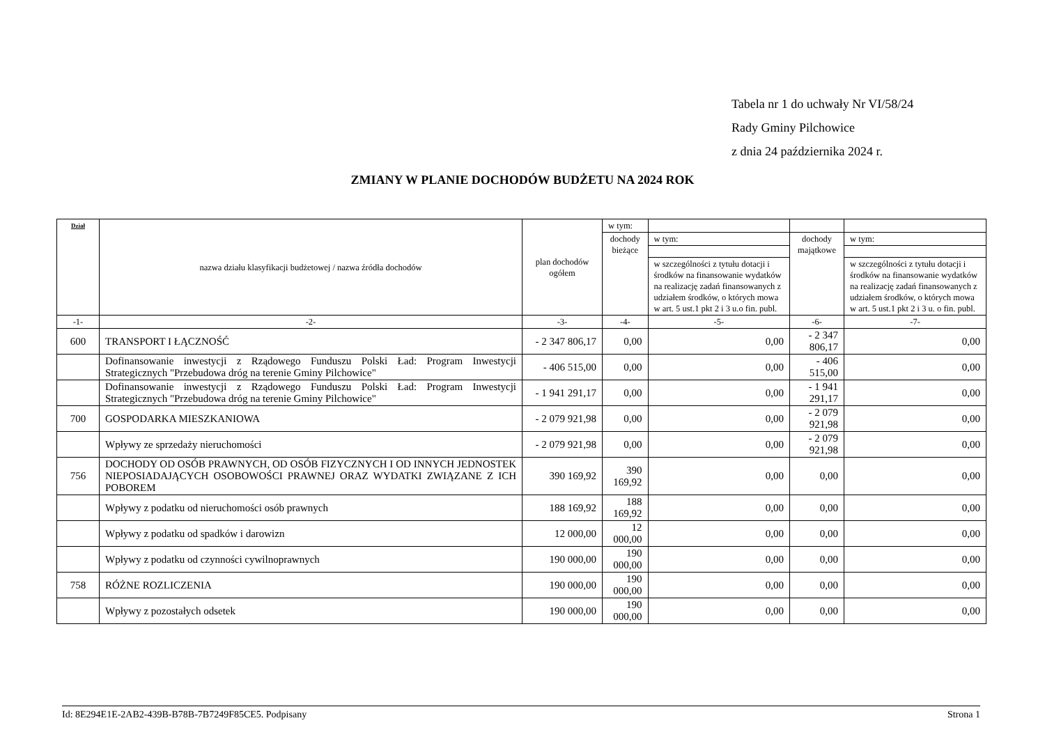Tabela nr 1 do uchwały Nr VI/58/24
Rady Gminy Pilchowice
z dnia 24 października 2024 r.
ZMIANY W PLANIE DOCHODÓW BUDŻETU NA 2024 ROK
| Dział | nazwa działu klasyfikacji budżetowej / nazwa źródła dochodów | plan dochodów ogółem | w tym: | | | |
| --- | --- | --- | --- | --- | --- | --- |
| | | | dochody bieżące | w tym: | dochody majątkowe | w tym: |
| | | | | w szczególności z tytułu dotacji i środków na finansowanie wydatków na realizację zadań finansowanych z udziałem środków, o których mowa w art. 5 ust.1 pkt 2 i 3 u.o fin. publ. | | w szczególności z tytułu dotacji i środków na finansowanie wydatków na realizację zadań finansowanych z udziałem środków, o których mowa w art. 5 ust.1 pkt 2 i 3 u. o fin. publ. |
| -1- | -2- | -3- | -4- | -5- | -6- | -7- |
| 600 | TRANSPORT I ŁĄCZNOŚĆ | - 2 347 806,17 | 0,00 | 0,00 | - 2 347 806,17 | 0,00 |
| | Dofinansowanie inwestycji z Rządowego Funduszu Polski Ład: Program Inwestycji Strategicznych "Przebudowa dróg na terenie Gminy Pilchowice" | - 406 515,00 | 0,00 | 0,00 | - 406 515,00 | 0,00 |
| | Dofinansowanie inwestycji z Rządowego Funduszu Polski Ład: Program Inwestycji Strategicznych "Przebudowa dróg na terenie Gminy Pilchowice" | - 1 941 291,17 | 0,00 | 0,00 | - 1 941 291,17 | 0,00 |
| 700 | GOSPODARKA MIESZKANIOWA | - 2 079 921,98 | 0,00 | 0,00 | - 2 079 921,98 | 0,00 |
| | Wpływy ze sprzedaży nieruchomości | - 2 079 921,98 | 0,00 | 0,00 | - 2 079 921,98 | 0,00 |
| 756 | DOCHODY OD OSÓB PRAWNYCH, OD OSÓB FIZYCZNYCH I OD INNYCH JEDNOSTEK NIEPOSIADAJĄCYCH OSOBOWOŚCI PRAWNEJ ORAZ WYDATKI ZWIĄZANE Z ICH POBOREM | 390 169,92 | 390 169,92 | 0,00 | 0,00 | 0,00 |
| | Wpływy z podatku od nieruchomości osób prawnych | 188 169,92 | 188 169,92 | 0,00 | 0,00 | 0,00 |
| | Wpływy z podatku od spadków i darowizn | 12 000,00 | 12 000,00 | 0,00 | 0,00 | 0,00 |
| | Wpływy z podatku od czynności cywilnoprawnych | 190 000,00 | 190 000,00 | 0,00 | 0,00 | 0,00 |
| 758 | RÓŻNE ROZLICZENIA | 190 000,00 | 190 000,00 | 0,00 | 0,00 | 0,00 |
| | Wpływy z pozostałych odsetek | 190 000,00 | 190 000,00 | 0,00 | 0,00 | 0,00 |
Id: 8E294E1E-2AB2-439B-B78B-7B7249F85CE5. Podpisany Strona 1